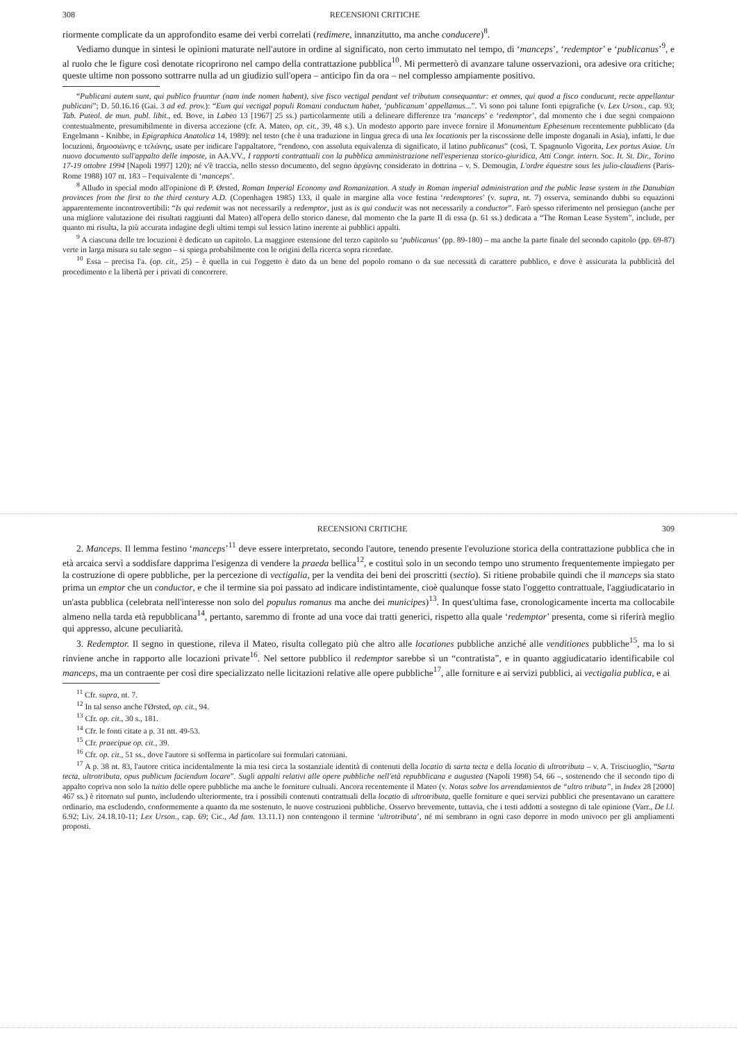308 RECENSIONI CRITICHE
riormente complicate da un approfondito esame dei verbi correlati (redimere, innanzitutto, ma anche conducere)<sup>8</sup>.
Vediamo dunque in sintesi le opinioni maturate nell'autore in ordine al significato, non certo immutato nel tempo, di ‘manceps’, ‘redemptor’ e ‘publicanus’<sup>9</sup>, e al ruolo che le figure così denotate ricoprirono nel campo della contrattazione pubblica<sup>10</sup>. Mi permetterò di avanzare talune osservazioni, ora adesive ora critiche; queste ultime non possono sottrarre nulla ad un giudizio sull'opera – anticipo fin da ora – nel complesso ampiamente positivo.
“Publicani autem sunt, qui publico fruuntur (nam inde nomen habent), sive fisco vectigal pendant vel tributum consequantur: et omnes, qui quod a fisco conducunt, recte appellantur publicani”; D. 50.16.16 (Gai. 3 ad ed. prov.): “Eum qui vectigal populi Romani conductum habet, ‘publicanum’ appellamus...”. Vi sono poi talune fonti epigrafiche (v. Lex Urson., cap. 93; Tab. Puteol. de mun. publ. libit., ed. Bove, in Labeo 13 [1967] 25 ss.) particolarmente utili a delineare differenze tra ‘manceps’ e ‘redemptor’, dal momento che i due segni compaiono contestualmente, presumibilmente in diversa accezione (cfr. A. Mateo, op. cit., 39, 48 s.). Un modesto apporto pare invece fornire il Monumentum Ephesenum recentemente pubblicato (da Engelmann - Knibbe, in Epigraphica Anatolica 14, 1989): nel testo (che è una traduzione in lingua greca di una lex locationis per la riscossione delle imposte doganali in Asia), infatti, le due locuzioni, δημοσιώνης e τελώνης, usate per indicare l'appaltatore, “rendono, con assoluta equivalenza di significato, il latino publicanus” (così, T. Spagnuolo Vigorita, Lex portus Asiae. Un nuovo documento sull'appalto delle imposte, in AA.VV., I rapporti contrattuali con la pubblica amministrazione nell'esperienza storico-giuridica, Atti Congr. intern. Soc. It. St. Dir., Torino 17-19 ottobre 1994 [Napoli 1997] 120); né v'è traccia, nello stesso documento, del segno ἀρχώνης considerato in dottrina – v. S. Demougin, L'ordre équestre sous les julio-claudiens (Paris-Rome 1988) 107 nt. 183 – l'equivalente di ‘manceps’.
<sup>8</sup> Alludo in special modo all'opinione di P. Ørsted, Roman Imperial Economy and Romanization. A study in Roman imperial administration and the public lease system in the Danubian provinces from the first to the third century A.D. (Copenhagen 1985) 133, il quale in margine alla voce festina ‘redemptores’ (v. supra, nt. 7) osserva, seminando dubbi su equazioni apparentemente incontrovertibili: “Is qui redemit was not necessarily a redemptor, just as is qui conducit was not necessarily a conductor”. Farò spesso riferimento nel prosieguo (anche per una migliore valutazione dei risultati raggiunti dal Mateo) all'opera dello storico danese, dal momento che la parte II di essa (p. 61 ss.) dedicata a “The Roman Lease System”, include, per quanto mi risulta, la più accurata indagine degli ultimi tempi sul lessico latino inerente ai pubblici appalti.
<sup>9</sup> A ciascuna delle tre locuzioni è dedicato un capitolo. La maggiore estensione del terzo capitolo su ‘publicanus’ (pp. 89-180) – ma anche la parte finale del secondo capitolo (pp. 69-87) verte in larga misura su tale segno – si spiega probabilmente con le origini della ricerca sopra ricordate.
<sup>10</sup> Essa – precisa l'a. (op. cit., 25) – è quella in cui l'oggetto è dato da un bene del popolo romano o da sue necessità di carattere pubblico, e dove è assicurata la pubblicità del procedimento e la libertà per i privati di concorrere.
RECENSIONI CRITICHE 309
2. Manceps. Il lemma festino ‘manceps’<sup>11</sup> deve essere interpretato, secondo l'autore, tenendo presente l'evoluzione storica della contrattazione pubblica che in età arcaica servì a soddisfare dapprima l'esigenza di vendere la praeda bellica<sup>12</sup>, e costituì solo in un secondo tempo uno strumento frequentemente impiegato per la costruzione di opere pubbliche, per la percezione di vectigalia, per la vendita dei beni dei proscritti (sectio). Si ritiene probabile quindi che il manceps sia stato prima un emptor che un conductor, e che il termine sia poi passato ad indicare indistintamente, cioè qualunque fosse stato l'oggetto contrattuale, l'aggiudicatario in un'asta pubblica (celebrata nell'interesse non solo del populus romanus ma anche dei municipes)<sup>13</sup>. In quest'ultima fase, cronologicamente incerta ma collocabile almeno nella tarda età repubblicana<sup>14</sup>, pertanto, saremmo di fronte ad una voce dai tratti generici, rispetto alla quale ‘redemptor’ presenta, come si riferirà meglio qui appresso, alcune peculiarità.
3. Redemptor. Il segno in questione, rileva il Mateo, risulta collegato più che altro alle locationes pubbliche anziché alle venditiones pubbliche<sup>15</sup>, ma lo si rinviene anche in rapporto alle locazioni private<sup>16</sup>. Nel settore pubblico il redemptor sarebbe sì un “contratista”, e in quanto aggiudicatario identificabile col manceps, ma un contraente per così dire specializzato nelle licitazioni relative alle opere pubbliche<sup>17</sup>, alle forniture e ai servizi pubblici, ai vectigalia publica, e ai
<sup>11</sup> Cfr. supra, nt. 7.
<sup>12</sup> In tal senso anche l'Ørsted, op. cit., 94.
<sup>13</sup> Cfr. op. cit., 30 s., 181.
<sup>14</sup> Cfr. le fonti citate a p. 31 ntt. 49-53.
<sup>15</sup> Cfr. praecipue op. cit., 39.
<sup>16</sup> Cfr. op. cit., 51 ss., dove l'autore si sofferma in particolare sui formulari catoniani.
<sup>17</sup> A p. 38 nt. 83, l'autore critica incidentalmente la mia tesi circa la sostanziale identità di contenuti della locatio di sarta tecta e della locatio di ultrotributa – v. A. Trisciuoglio, “Sarta tecta, ultrotributa, opus publicum faciendum locare”. Sugli appalti relativi alle opere pubbliche nell'età repubblicana e augustea (Napoli 1998) 54, 66 –, sostenendo che il secondo tipo di appalto copriva non solo la tuitio delle opere pubbliche ma anche le forniture cultuali. Ancora recentemente il Mateo (v. Notas sobre los arrendamientos de “ultro tributa”, in Index 28 [2000] 467 ss.) è ritornato sul punto, includendo ulteriormente, tra i possibili contenuti contrattuali della locatio di ultrotributa, quelle forniture e quei servizi pubblici che presentavano un carattere ordinario, ma escludendo, conformemente a quanto da me sostenuto, le nuove costruzioni pubbliche. Osservo brevemente, tuttavia, che i testi addotti a sostegno di tale opinione (Varr., De l.l. 6.92; Liv. 24.18.10-11; Lex Urson., cap. 69; Cic., Ad fam. 13.11.1) non contengono il termine ‘ultrotributa’, né mi sembrano in ogni caso deporre in modo univoco per gli ampliamenti proposti.